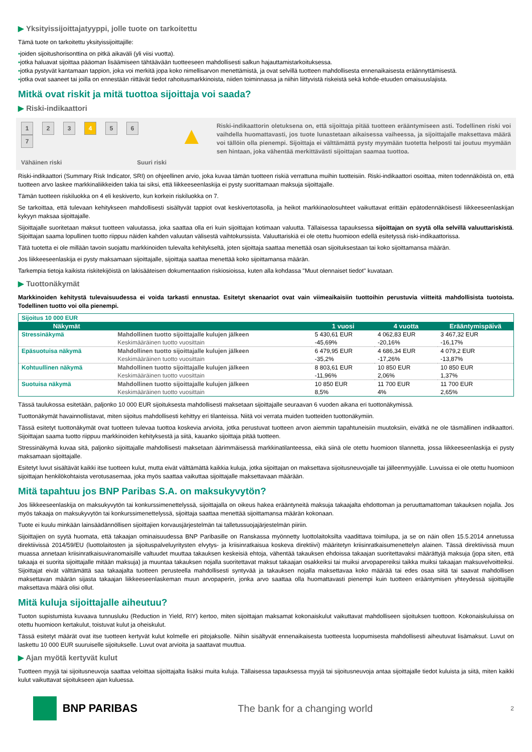▶ Yksityissijoittajatyyppi, jolle tuote on tarkoitettu
Tämä tuote on tarkoitettu yksityissijoittajille:
▪joiden sijoitushorisonttina on pitkä aikaväli (yli viisi vuotta).
▪jotka haluavat sijoittaa pääoman lisäämiseen tähtäävään tuotteeseen mahdollisesti salkun hajauttamistarkoituksessa.
▪jotka pystyvät kantamaan tappion, joka voi merkitä jopa koko nimellisarvon menettämistä, ja ovat selvillä tuotteen mahdollisesta ennenaikaisesta eräännyttämisestä.
▪jotka ovat saaneet tai joilla on ennestään riittävät tiedot rahoitusmarkkinoista, niiden toiminnassa ja niihin liittyvistä riskeistä sekä kohde-etuuden omaisuuslajista.
Mitkä ovat riskit ja mitä tuottoa sijoittaja voi saada?
▶ Riski-indikaattori
1 2 3 4 5 6 7
Vähäinen riski Suuri riski
▲
Riski-indikaattorin oletuksena on, että sijoittaja pitää tuotteen erääntymiseen asti. Todellinen riski voi vaihdella huomattavasti, jos tuote lunastetaan aikaisessa vaiheessa, ja sijoittajalle maksettava määrä voi tällöin olla pienempi. Sijoittaja ei välttämättä pysty myymään tuotetta helposti tai joutuu myymään sen hintaan, joka vähentää merkittävästi sijoittajan saamaa tuottoa.
Riski-indikaattori (Summary Risk Indicator, SRI) on ohjeellinen arvio, joka kuvaa tämän tuotteen riskiä verrattuna muihin tuotteisiin. Riski-indikaattori osoittaa, miten todennäköistä on, että tuotteen arvo laskee markkinaliikkeiden takia tai siksi, että liikkeeseenlaskija ei pysty suorittamaan maksuja sijoittajalle.
Tämän tuotteen riskiluokka on 4 eli keskiverto, kun korkein riskiluokka on 7.
Se tarkoittaa, että tulevaan kehitykseen mahdollisesti sisältyvät tappiot ovat keskivertotasolla, ja heikot markkinaolosuhteet vaikuttavat erittäin epätodennäköisesti liikkeeseenlaskijan kykyyn maksaa sijoittajalle.
Sijoittajalle suoritetaan maksut tuotteen valuutassa, joka saattaa olla eri kuin sijoittajan kotimaan valuutta. Tällaisessa tapauksessa sijoittajan on syytä olla selvillä valuuttariskistä. Sijoittajan saama lopullinen tuotto riippuu näiden kahden valuutan välisestä vaihtokurssista. Valuuttariskiä ei ole otettu huomioon edellä esitetyssä riski-indikaattorissa.
Tätä tuotetta ei ole millään tavoin suojattu markkinoiden tulevalta kehitykseltä, joten sijoittaja saattaa menettää osan sijoituksestaan tai koko sijoittamansa määrän.
Jos liikkeeseenlaskija ei pysty maksamaan sijoittajalle, sijoittaja saattaa menettää koko sijoittamansa määrän.
Tarkempia tietoja kaikista riskitekijöistä on lakisääteisen dokumentaation riskiosioissa, kuten alla kohdassa "Muut olennaiset tiedot" kuvataan.
▶ Tuottonäkymät
Markkinoiden kehitystä tulevaisuudessa ei voida tarkasti ennustaa. Esitetyt skenaariot ovat vain viimeaikaisiin tuottoihin perustuvia viitteitä mahdollisista tuotoista. Todellinen tuotto voi olla pienempi.
| Sijoitus 10 000 EUR | | | | |
| Näkymät | | 1 vuosi | 4 vuotta | Erääntymispäivä |
| Stressinäkymä | Mahdollinen tuotto sijoittajalle kulujen jälkeen Keskimääräinen tuotto vuosittain | 5 430,61 EUR -45,69% | 4 062,83 EUR -20,16% | 3 467,32 EUR -16,17% |
| Epäsuotuisa näkymä | Mahdollinen tuotto sijoittajalle kulujen jälkeen Keskimääräinen tuotto vuosittain | 6 479,95 EUR -35,2% | 4 686,34 EUR -17,26% | 4 079,2 EUR -13,87% |
| Kohtuullinen näkymä | Mahdollinen tuotto sijoittajalle kulujen jälkeen Keskimääräinen tuotto vuosittain | 8 803,61 EUR -11,96% | 10 850 EUR 2,06% | 10 850 EUR 1,37% |
| Suotuisa näkymä | Mahdollinen tuotto sijoittajalle kulujen jälkeen Keskimääräinen tuotto vuosittain | 10 850 EUR 8,5% | 11 700 EUR 4% | 11 700 EUR 2,65% |
Tässä taulukossa esitetään, paljonko 10 000 EUR sijoituksesta mahdollisesti maksetaan sijoittajalle seuraavan 6 vuoden aikana eri tuottonäkymissä.
Tuottonäkymät havainnollistavat, miten sijoitus mahdollisesti kehittyy eri tilanteissa. Niitä voi verrata muiden tuotteiden tuottonäkymiin.
Tässä esitetyt tuottonäkymät ovat tuotteen tulevaa tuottoa koskevia arvioita, jotka perustuvat tuotteen arvon aiemmin tapahtuneisiin muutoksiin, eivätkä ne ole täsmällinen indikaattori. Sijoittajan saama tuotto riippuu markkinoiden kehityksestä ja siitä, kauanko sijoittaja pitää tuotteen.
Stressinäkymä kuvaa sitä, paljonko sijoittajalle mahdollisesti maksetaan äärimmäisessä markkinatilanteessa, eikä siinä ole otettu huomioon tilannetta, jossa liikkeeseenlaskija ei pysty maksamaan sijoittajalle.
Esitetyt luvut sisältävät kaikki itse tuotteen kulut, mutta eivät välttämättä kaikkia kuluja, jotka sijoittajan on maksettava sijoitusneuvojalle tai jälleenmyyjälle. Luvuissa ei ole otettu huomioon sijoittajan henkilökohtaista verotusasemaa, joka myös saattaa vaikuttaa sijoittajalle maksettavaan määrään.
Mitä tapahtuu jos BNP Paribas S.A. on maksukyvytön?
Jos liikkeeseenlaskija on maksukyvytön tai konkurssimenettelyssä, sijoittajalla on oikeus hakea erääntyneitä maksuja takaajalta ehdottoman ja peruuttamattoman takauksen nojalla. Jos myös takaaja on maksukyvytön tai konkurssimenettelyssä, sijoittaja saattaa menettää sijoittamansa määrän kokonaan.
Tuote ei kuulu minkään lainsäädännöllisen sijoittajien korvausjärjestelmän tai talletussuojajärjestelmän piiriin.
Sijoittajien on syytä huomata, että takaajan ominaisuudessa BNP Paribasille on Ranskassa myönnetty luottolaitoksilta vaadittava toimilupa, ja se on näin ollen 15.5.2014 annetussa direktiivissä 2014/59/EU (luottolaitosten ja sijoituspalveluyritysten elvytys- ja kriisinratkaisua koskeva direktiivi) määritetyn kriisinratkaisumenettelyn alainen. Tässä direktiivissä muun muassa annetaan kriisinratkaisuviranomaisille valtuudet muuttaa takauksen keskeisiä ehtoja, vähentää takauksen ehdoissa takaajan suoritettavaksi määrättyjä maksuja (jopa siten, että takaaja ei suorita sijoittajalle mitään maksuja) ja muuntaa takauksen nojalla suoritettavat maksut takaajan osakkeiksi tai muiksi arvopapereiksi taikka muiksi takaajan maksuvelvoitteiksi. Sijoittajat eivät välttämättä saa takaajalta tuotteen perusteella mahdollisesti syntyvää ja takauksen nojalla maksettavaa koko määrää tai edes osaa siitä tai saavat mahdollisen maksettavan määrän sijasta takaajan liikkeeseenlaskeman muun arvopaperin, jonka arvo saattaa olla huomattavasti pienempi kuin tuotteen erääntymisen yhteydessä sijoittajille maksettava määrä olisi ollut.
Mitä kuluja sijoittajalle aiheutuu?
Tuoton supistumista kuvaava tunnusluku (Reduction in Yield, RIY) kertoo, miten sijoittajan maksamat kokonaiskulut vaikuttavat mahdolliseen sijoituksen tuottoon. Kokonaiskuluissa on otettu huomioon kertakulut, toistuvat kulut ja oheiskulut.
Tässä esitetyt määrät ovat itse tuotteen kertyvät kulut kolmelle eri pitojaksolle. Niihin sisältyvät ennenaikaisesta tuotteesta luopumisesta mahdollisesti aiheutuvat lisämaksut. Luvut on laskettu 10 000 EUR suuruiselle sijoitukselle. Luvut ovat arvioita ja saattavat muuttua.
▶ Ajan myötä kertyvät kulut
Tuotteen myyjä tai sijoitusneuvoja saattaa veloittaa sijoittajalta lisäksi muita kuluja. Tällaisessa tapauksessa myyjä tai sijoitusneuvoja antaa sijoittajalle tiedot kuluista ja siitä, miten kaikki kulut vaikuttavat sijoitukseen ajan kuluessa.
BNP PARIBAS The bank for a changing world 2